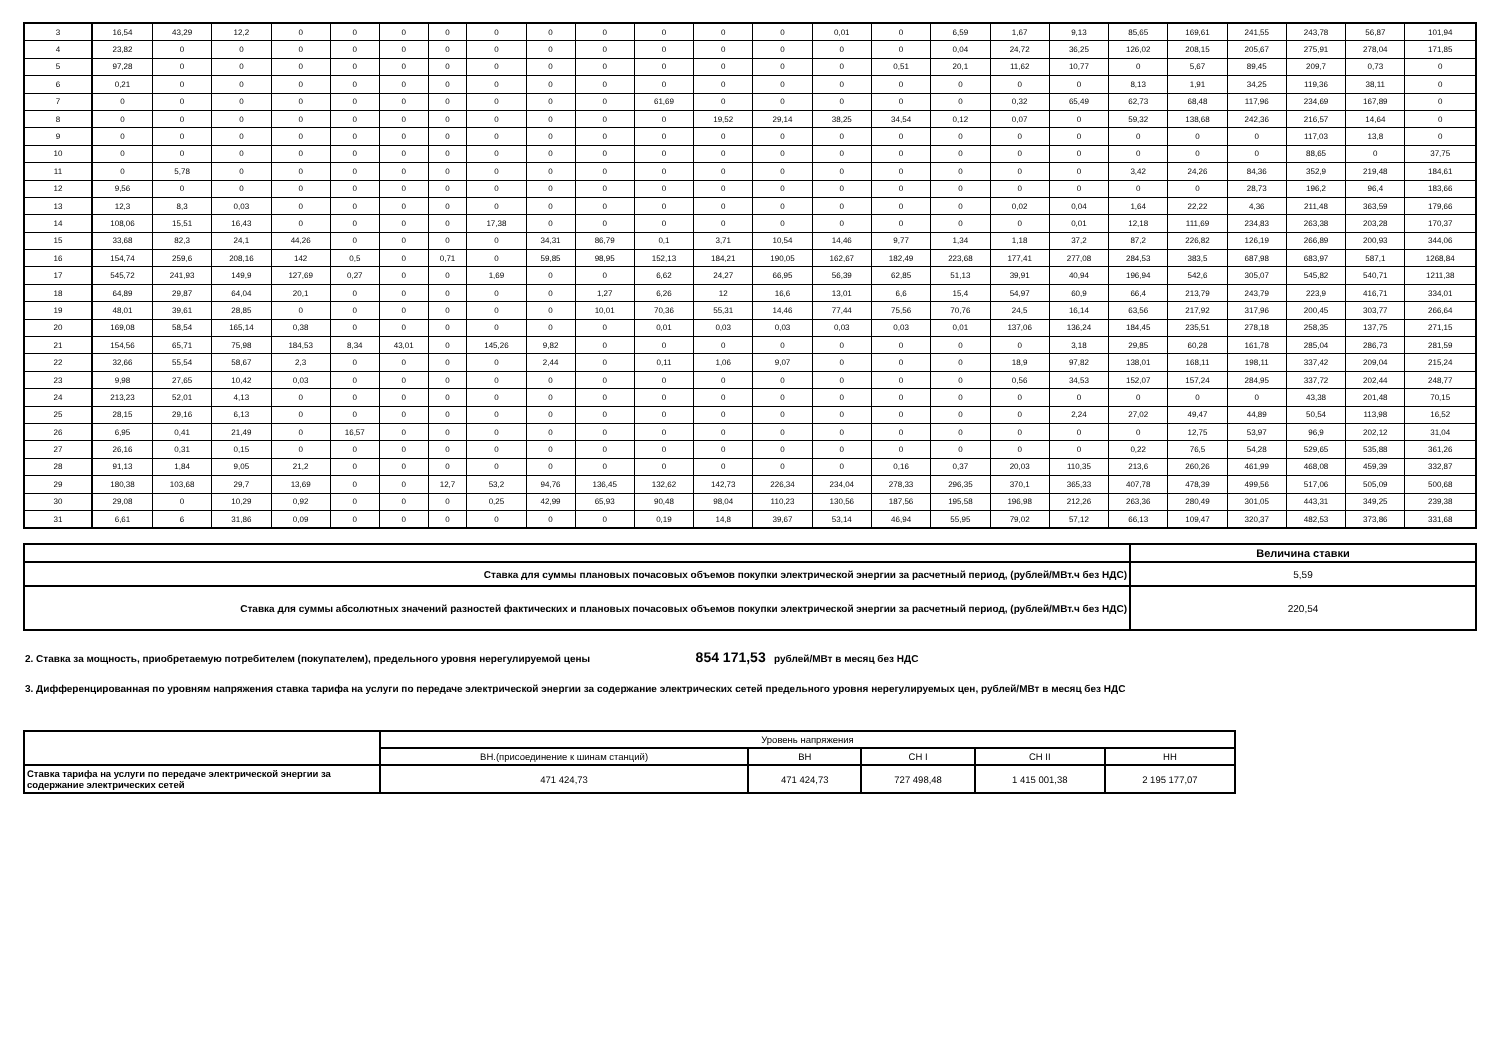| 3 | 16,54 | 43,29 | 12,2 | 0 | 0 | 0 | 0 | 0 | 0 | 0 | 0 | 0 | 0 | 0,01 | 0 | 6,59 | 1,67 | 9,13 | 85,65 | 169,61 | 241,55 | 243,78 | 56,87 | 101,94 |
| 4 | 23,82 | 0 | 0 | 0 | 0 | 0 | 0 | 0 | 0 | 0 | 0 | 0 | 0 | 0 | 0 | 0,04 | 24,72 | 36,25 | 126,02 | 208,15 | 205,67 | 275,91 | 278,04 | 171,85 |
| 5 | 97,28 | 0 | 0 | 0 | 0 | 0 | 0 | 0 | 0 | 0 | 0 | 0 | 0 | 0 | 0,51 | 20,1 | 11,62 | 10,77 | 0 | 5,67 | 89,45 | 209,7 | 0,73 | 0 |
| 6 | 0,21 | 0 | 0 | 0 | 0 | 0 | 0 | 0 | 0 | 0 | 0 | 0 | 0 | 0 | 0 | 0 | 0 | 0 | 8,13 | 1,91 | 34,25 | 119,36 | 38,11 | 0 |
| 7 | 0 | 0 | 0 | 0 | 0 | 0 | 0 | 0 | 0 | 0 | 61,69 | 0 | 0 | 0 | 0 | 0 | 0,32 | 65,49 | 62,73 | 68,48 | 117,96 | 234,69 | 167,89 | 0 |
| 8 | 0 | 0 | 0 | 0 | 0 | 0 | 0 | 0 | 0 | 0 | 0 | 19,52 | 29,14 | 38,25 | 34,54 | 0,12 | 0,07 | 0 | 59,32 | 138,68 | 242,36 | 216,57 | 14,64 | 0 |
| 9 | 0 | 0 | 0 | 0 | 0 | 0 | 0 | 0 | 0 | 0 | 0 | 0 | 0 | 0 | 0 | 0 | 0 | 0 | 0 | 0 | 0 | 117,03 | 13,8 | 0 |
| 10 | 0 | 0 | 0 | 0 | 0 | 0 | 0 | 0 | 0 | 0 | 0 | 0 | 0 | 0 | 0 | 0 | 0 | 0 | 0 | 0 | 0 | 88,65 | 0 | 37,75 |
| 11 | 0 | 5,78 | 0 | 0 | 0 | 0 | 0 | 0 | 0 | 0 | 0 | 0 | 0 | 0 | 0 | 0 | 0 | 0 | 3,42 | 24,26 | 84,36 | 352,9 | 219,48 | 184,61 |
| 12 | 9,56 | 0 | 0 | 0 | 0 | 0 | 0 | 0 | 0 | 0 | 0 | 0 | 0 | 0 | 0 | 0 | 0 | 0 | 0 | 0 | 28,73 | 196,2 | 96,4 | 183,66 |
| 13 | 12,3 | 8,3 | 0,03 | 0 | 0 | 0 | 0 | 0 | 0 | 0 | 0 | 0 | 0 | 0 | 0 | 0 | 0,02 | 0,04 | 1,64 | 22,22 | 4,36 | 211,48 | 363,59 | 179,66 |
| 14 | 108,06 | 15,51 | 16,43 | 0 | 0 | 0 | 0 | 17,38 | 0 | 0 | 0 | 0 | 0 | 0 | 0 | 0 | 0 | 0,01 | 12,18 | 111,69 | 234,83 | 263,38 | 203,28 | 170,37 |
| 15 | 33,68 | 82,3 | 24,1 | 44,26 | 0 | 0 | 0 | 0 | 34,31 | 86,79 | 0,1 | 3,71 | 10,54 | 14,46 | 9,77 | 1,34 | 1,18 | 37,2 | 87,2 | 226,82 | 126,19 | 266,89 | 200,93 | 344,06 |
| 16 | 154,74 | 259,6 | 208,16 | 142 | 0,5 | 0 | 0,71 | 0 | 59,85 | 98,95 | 152,13 | 184,21 | 190,05 | 162,67 | 182,49 | 223,68 | 177,41 | 277,08 | 284,53 | 383,5 | 687,98 | 683,97 | 587,1 | 1268,84 |
| 17 | 545,72 | 241,93 | 149,9 | 127,69 | 0,27 | 0 | 0 | 1,69 | 0 | 0 | 6,62 | 24,27 | 66,95 | 56,39 | 62,85 | 51,13 | 39,91 | 40,94 | 196,94 | 542,6 | 305,07 | 545,82 | 540,71 | 1211,38 |
| 18 | 64,89 | 29,87 | 64,04 | 20,1 | 0 | 0 | 0 | 0 | 0 | 1,27 | 6,26 | 12 | 16,6 | 13,01 | 6,6 | 15,4 | 54,97 | 60,9 | 66,4 | 213,79 | 243,79 | 223,9 | 416,71 | 334,01 |
| 19 | 48,01 | 39,61 | 28,85 | 0 | 0 | 0 | 0 | 0 | 0 | 10,01 | 70,36 | 55,31 | 14,46 | 77,44 | 75,56 | 70,76 | 24,5 | 16,14 | 63,56 | 217,92 | 317,96 | 200,45 | 303,77 | 266,64 |
| 20 | 169,08 | 58,54 | 165,14 | 0,38 | 0 | 0 | 0 | 0 | 0 | 0 | 0,01 | 0,03 | 0,03 | 0,03 | 0,03 | 0,01 | 137,06 | 136,24 | 184,45 | 235,51 | 278,18 | 258,35 | 137,75 | 271,15 |
| 21 | 154,56 | 65,71 | 75,98 | 184,53 | 8,34 | 43,01 | 0 | 145,26 | 9,82 | 0 | 0 | 0 | 0 | 0 | 0 | 0 | 0 | 3,18 | 29,85 | 60,28 | 161,78 | 285,04 | 286,73 | 281,59 |
| 22 | 32,66 | 55,54 | 58,67 | 2,3 | 0 | 0 | 0 | 0 | 2,44 | 0 | 0,11 | 1,06 | 9,07 | 0 | 0 | 0 | 18,9 | 97,82 | 138,01 | 168,11 | 198,11 | 337,42 | 209,04 | 215,24 |
| 23 | 9,98 | 27,65 | 10,42 | 0,03 | 0 | 0 | 0 | 0 | 0 | 0 | 0 | 0 | 0 | 0 | 0 | 0 | 0,56 | 34,53 | 152,07 | 157,24 | 284,95 | 337,72 | 202,44 | 248,77 |
| 24 | 213,23 | 52,01 | 4,13 | 0 | 0 | 0 | 0 | 0 | 0 | 0 | 0 | 0 | 0 | 0 | 0 | 0 | 0 | 0 | 0 | 0 | 0 | 43,38 | 201,48 | 70,15 |
| 25 | 28,15 | 29,16 | 6,13 | 0 | 0 | 0 | 0 | 0 | 0 | 0 | 0 | 0 | 0 | 0 | 0 | 0 | 0 | 2,24 | 27,02 | 49,47 | 44,89 | 50,54 | 113,98 | 16,52 |
| 26 | 6,95 | 0,41 | 21,49 | 0 | 16,57 | 0 | 0 | 0 | 0 | 0 | 0 | 0 | 0 | 0 | 0 | 0 | 0 | 0 | 0 | 12,75 | 53,97 | 96,9 | 202,12 | 31,04 |
| 27 | 26,16 | 0,31 | 0,15 | 0 | 0 | 0 | 0 | 0 | 0 | 0 | 0 | 0 | 0 | 0 | 0 | 0 | 0 | 0 | 0,22 | 76,5 | 54,28 | 529,65 | 535,88 | 361,26 |
| 28 | 91,13 | 1,84 | 9,05 | 21,2 | 0 | 0 | 0 | 0 | 0 | 0 | 0 | 0 | 0 | 0 | 0,16 | 0,37 | 20,03 | 110,35 | 213,6 | 260,26 | 461,99 | 468,08 | 459,39 | 332,87 |
| 29 | 180,38 | 103,68 | 29,7 | 13,69 | 0 | 0 | 12,7 | 53,2 | 94,76 | 136,45 | 132,62 | 142,73 | 226,34 | 234,04 | 278,33 | 296,35 | 370,1 | 365,33 | 407,78 | 478,39 | 499,56 | 517,06 | 505,09 | 500,68 |
| 30 | 29,08 | 0 | 10,29 | 0,92 | 0 | 0 | 0 | 0,25 | 42,99 | 65,93 | 90,48 | 98,04 | 110,23 | 130,56 | 187,56 | 195,58 | 196,98 | 212,26 | 263,36 | 280,49 | 301,05 | 443,31 | 349,25 | 239,38 |
| 31 | 6,61 | 6 | 31,86 | 0,09 | 0 | 0 | 0 | 0 | 0 | 0 | 0,19 | 14,8 | 39,67 | 53,14 | 46,94 | 55,95 | 79,02 | 57,12 | 66,13 | 109,47 | 320,37 | 482,53 | 373,86 | 331,68 |
| | Величина ставки |
| Ставка для суммы плановых почасовых объемов покупки электрической энергии за расчетный период, (рублей/МВт.ч без НДС) | 5,59 |
| Ставка для суммы абсолютных значений разностей фактических и плановых почасовых объемов покупки электрической энергии за расчетный период, (рублей/МВт.ч без НДС) | 220,54 |
2. Ставка за мощность, приобретаемую потребителем (покупателем), предельного уровня нерегулируемой цены 854 171,53 рублей/МВт в месяц без НДС
3. Дифференцированная по уровням напряжения ставка тарифа на услуги по передаче электрической энергии за содержание электрических сетей предельного уровня нерегулируемых цен, рублей/МВт в месяц без НДС
| | Уровень напряжения | | | | |
| | ВН.(присоединение к шинам станций) | ВН | СН I | СН II | НН |
| Ставка тарифа на услуги по передаче электрической энергии за содержание электрических сетей | 471 424,73 | 471 424,73 | 727 498,48 | 1 415 001,38 | 2 195 177,07 |